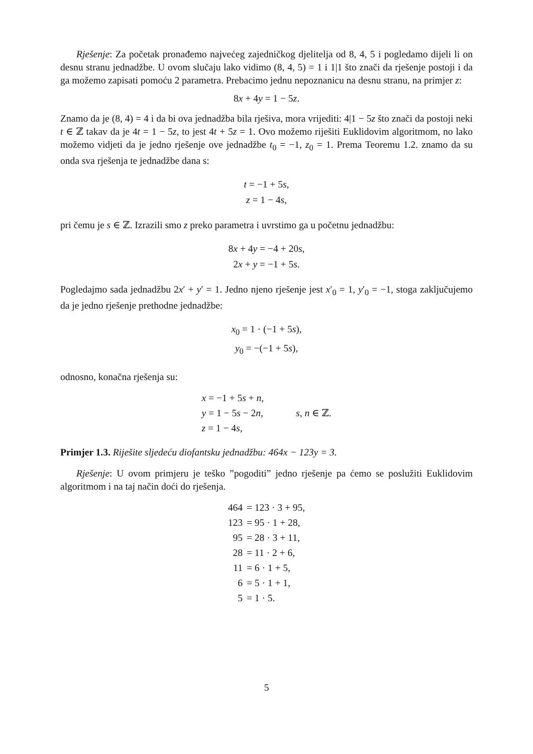Rješenje: Za početak pronađemo najvećeg zajedničkog djelitelja od 8, 4, 5 i pogledamo dijeli li on desnu stranu jednadžbe. U ovom slučaju lako vidimo (8, 4, 5) = 1 i 1|1 što znači da rješenje postoji i da ga možemo zapisati pomoću 2 parametra. Prebacimo jednu nepoznanicu na desnu stranu, na primjer z:
8x + 4y = 1 − 5z.
Znamo da je (8, 4) = 4 i da bi ova jednadžba bila rješiva, mora vrijediti: 4|1 − 5z što znači da postoji neki t ∈ ℤ takav da je 4t = 1 − 5z, to jest 4t + 5z = 1. Ovo možemo riješiti Euklidovim algoritmom, no lako možemo vidjeti da je jedno rješenje ove jednadžbe t<sub>0</sub> = −1, z<sub>0</sub> = 1. Prema Teoremu 1.2. znamo da su onda sva rješenja te jednadžbe dana s:
t = −1 + 5s,
z = 1 − 4s,
pri čemu je s ∈ ℤ. Izrazili smo z preko parametra i uvrstimo ga u početnu jednadžbu:
8x + 4y = −4 + 20s,
2x + y = −1 + 5s.
Pogledajmo sada jednadžbu 2x′ + y′ = 1. Jedno njeno rješenje jest x′<sub>0</sub> = 1, y′<sub>0</sub> = −1, stoga zaključujemo da je jedno rješenje prethodne jednadžbe:
x<sub>0</sub> = 1 · (−1 + 5s),
y<sub>0</sub> = −(−1 + 5s),
odnosno, konačna rješenja su:
| x = −1 + 5 s + n , | |
| y = 1 − 5 s − 2 n , | s , n ∈ ℤ. |
| z = 1 − 4 s , | |
Primjer 1.3. Riješite sljedeću diofantsku jednadžbu: 464x − 123y = 3.
Rješenje: U ovom primjeru je teško ”pogoditi” jedno rješenje pa ćemo se poslužiti Euklidovim algoritmom i na taj način doći do rješenja.
| 464 | = 123 · 3 + 95, |
| 123 | = 95 · 1 + 28, |
| 95 | = 28 · 3 + 11, |
| 28 | = 11 · 2 + 6, |
| 11 | = 6 · 1 + 5, |
| 6 | = 5 · 1 + 1, |
| 5 | = 1 · 5. |
5